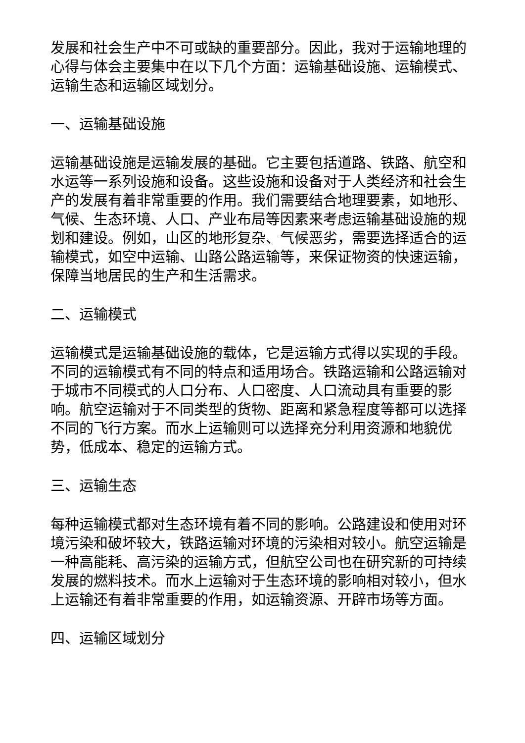发展和社会生产中不可或缺的重要部分。因此，我对于运输地理的心得与体会主要集中在以下几个方面：运输基础设施、运输模式、运输生态和运输区域划分。
一、运输基础设施
运输基础设施是运输发展的基础。它主要包括道路、铁路、航空和水运等一系列设施和设备。这些设施和设备对于人类经济和社会生产的发展有着非常重要的作用。我们需要结合地理要素，如地形、气候、生态环境、人口、产业布局等因素来考虑运输基础设施的规划和建设。例如，山区的地形复杂、气候恶劣，需要选择适合的运输模式，如空中运输、山路公路运输等，来保证物资的快速运输，保障当地居民的生产和生活需求。
二、运输模式
运输模式是运输基础设施的载体，它是运输方式得以实现的手段。不同的运输模式有不同的特点和适用场合。铁路运输和公路运输对于城市不同模式的人口分布、人口密度、人口流动具有重要的影响。航空运输对于不同类型的货物、距离和紧急程度等都可以选择不同的飞行方案。而水上运输则可以选择充分利用资源和地貌优势，低成本、稳定的运输方式。
三、运输生态
每种运输模式都对生态环境有着不同的影响。公路建设和使用对环境污染和破坏较大，铁路运输对环境的污染相对较小。航空运输是一种高能耗、高污染的运输方式，但航空公司也在研究新的可持续发展的燃料技术。而水上运输对于生态环境的影响相对较小，但水上运输还有着非常重要的作用，如运输资源、开辟市场等方面。
四、运输区域划分